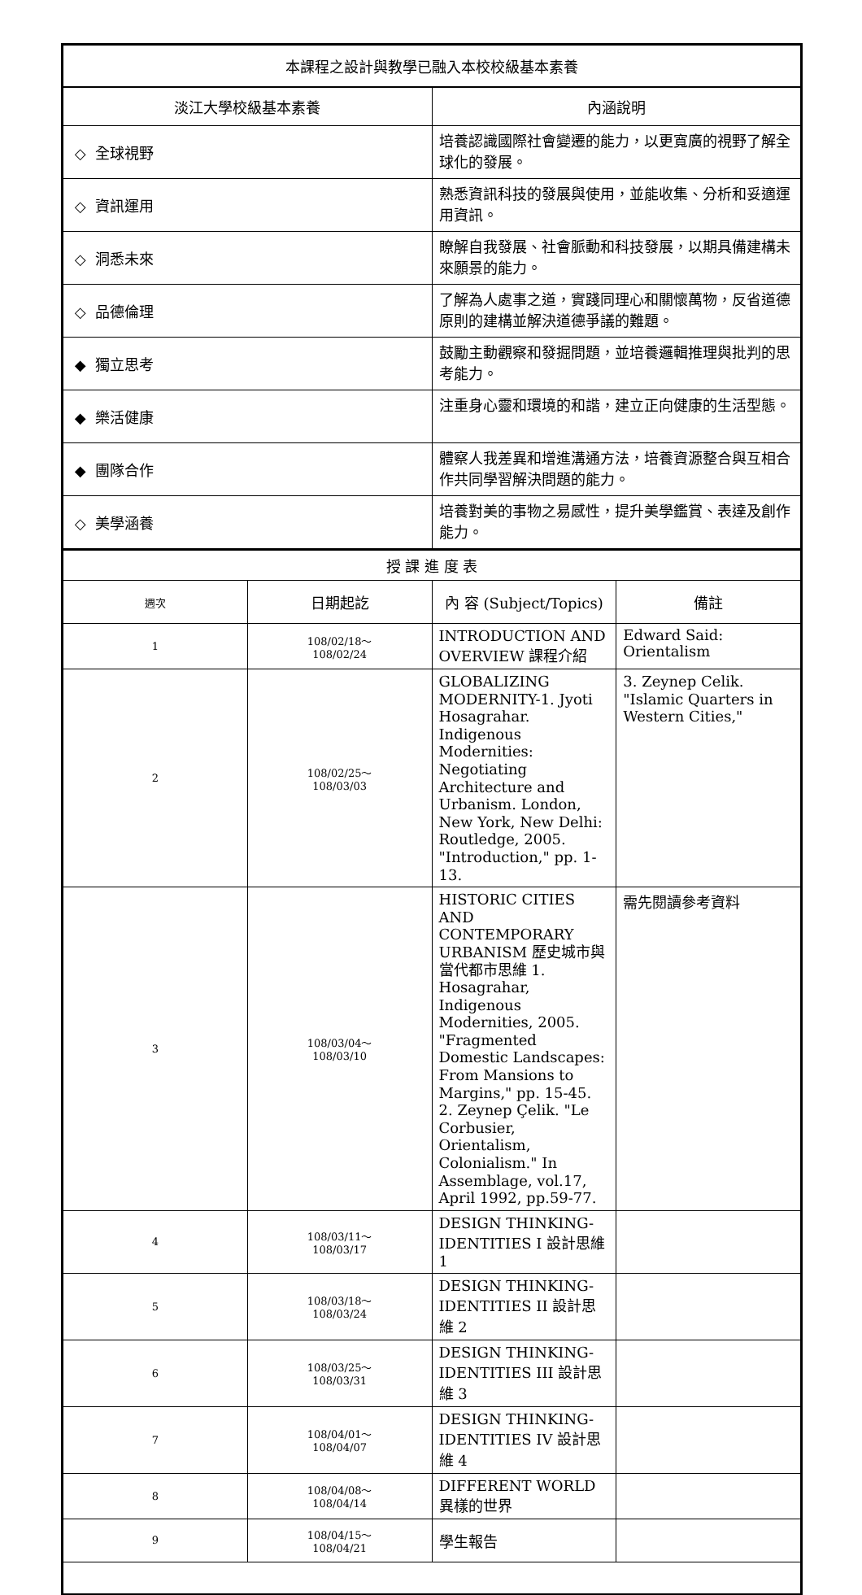| 本課程之設計與教學已融入本校校級基本素養 | |
| 淡江大學校級基本素養 | 內涵說明 |
| ◇ 全球視野 | 培養認識國際社會變遷的能力，以更寬廣的視野了解全球化的發展。 |
| ◇ 資訊運用 | 熟悉資訊科技的發展與使用，並能收集、分析和妥適運用資訊。 |
| ◇ 洞悉未來 | 瞭解自我發展、社會脈動和科技發展，以期具備建構未來願景的能力。 |
| ◇ 品德倫理 | 了解為人處事之道，實踐同理心和關懷萬物，反省道德原則的建構並解決道德爭議的難題。 |
| ◆ 獨立思考 | 鼓勵主動觀察和發掘問題，並培養邏輯推理與批判的思考能力。 |
| ◆ 樂活健康 | 注重身心靈和環境的和諧，建立正向健康的生活型態。 |
| ◆ 團隊合作 | 體察人我差異和增進溝通方法，培養資源整合與互相合作共同學習解決問題的能力。 |
| ◇ 美學涵養 | 培養對美的事物之易感性，提升美學鑑賞、表達及創作能力。 |
| 授 課 進 度 表 | | | |
| 週次 | 日期起訖 | 內 容 (Subject/Topics) | 備註 |
| 1 | 108/02/18～ 108/02/24 | INTRODUCTION AND OVERVIEW 課程介紹 | Edward Said: Orientalism |
| 2 | 108/02/25～ 108/03/03 | GLOBALIZING MODERNITY-1. Jyoti Hosagrahar. Indigenous Modernities: Negotiating Architecture and Urbanism. London, New York, New Delhi: Routledge, 2005. "Introduction," pp. 1-13. | 3. Zeynep Celik. "Islamic Quarters in Western Cities," |
| 3 | 108/03/04～ 108/03/10 | HISTORIC CITIES AND CONTEMPORARY URBANISM 歷史城市與當代都市思維 1. Hosagrahar, Indigenous Modernities, 2005. "Fragmented Domestic Landscapes: From Mansions to Margins," pp. 15-45. 2. Zeynep Çelik. "Le Corbusier, Orientalism, Colonialism." In Assemblage, vol.17, April 1992, pp.59-77. | 需先閱讀參考資料 |
| 4 | 108/03/11～ 108/03/17 | DESIGN THINKING- IDENTITIES I 設計思維 1 | |
| 5 | 108/03/18～ 108/03/24 | DESIGN THINKING- IDENTITIES II 設計思維 2 | |
| 6 | 108/03/25～ 108/03/31 | DESIGN THINKING- IDENTITIES III 設計思維 3 | |
| 7 | 108/04/01～ 108/04/07 | DESIGN THINKING- IDENTITIES IV 設計思維 4 | |
| 8 | 108/04/08～ 108/04/14 | DIFFERENT WORLD 異樣的世界 | |
| 9 | 108/04/15～ 108/04/21 | 學生報告 | |